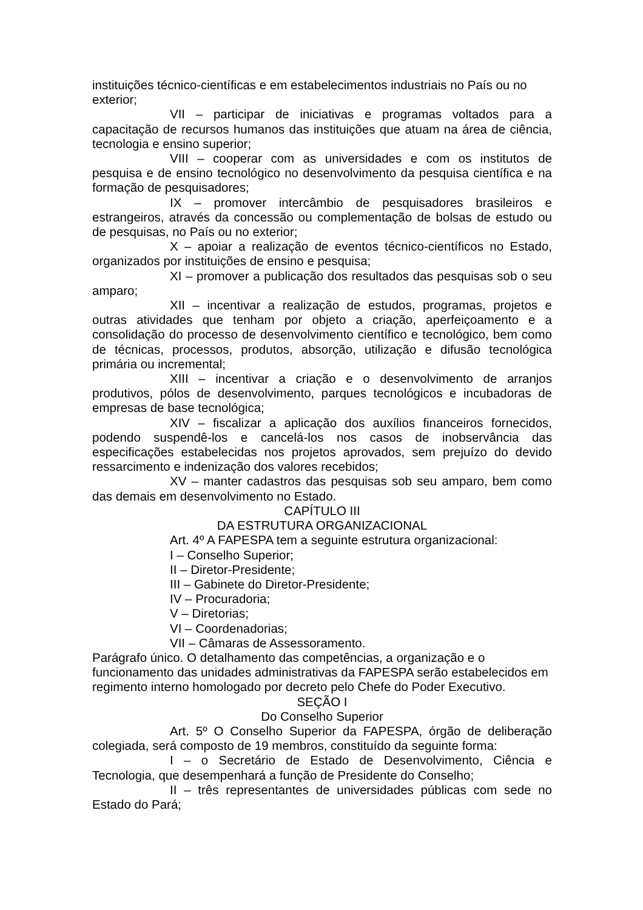instituições técnico-científicas e em estabelecimentos industriais no País ou no exterior;
VII – participar de iniciativas e programas voltados para a capacitação de recursos humanos das instituições que atuam na área de ciência, tecnologia e ensino superior;
VIII – cooperar com as universidades e com os institutos de pesquisa e de ensino tecnológico no desenvolvimento da pesquisa científica e na formação de pesquisadores;
IX – promover intercâmbio de pesquisadores brasileiros e estrangeiros, através da concessão ou complementação de bolsas de estudo ou de pesquisas, no País ou no exterior;
X – apoiar a realização de eventos técnico-científicos no Estado, organizados por instituições de ensino e pesquisa;
XI – promover a publicação dos resultados das pesquisas sob o seu amparo;
XII – incentivar a realização de estudos, programas, projetos e outras atividades que tenham por objeto a criação, aperfeiçoamento e a consolidação do processo de desenvolvimento científico e tecnológico, bem como de técnicas, processos, produtos, absorção, utilização e difusão tecnológica primária ou incremental;
XIII – incentivar a criação e o desenvolvimento de arranjos produtivos, pólos de desenvolvimento, parques tecnológicos e incubadoras de empresas de base tecnológica;
XIV – fiscalizar a aplicação dos auxílios financeiros fornecidos, podendo suspendê-los e cancelá-los nos casos de inobservância das especificações estabelecidas nos projetos aprovados, sem prejuízo do devido ressarcimento e indenização dos valores recebidos;
XV – manter cadastros das pesquisas sob seu amparo, bem como das demais em desenvolvimento no Estado.
CAPÍTULO III
DA ESTRUTURA ORGANIZACIONAL
Art. 4º A FAPESPA tem a seguinte estrutura organizacional:
I – Conselho Superior;
II – Diretor-Presidente;
III – Gabinete do Diretor-Presidente;
IV – Procuradoria;
V – Diretorias;
VI – Coordenadorias;
VII – Câmaras de Assessoramento.
Parágrafo único. O detalhamento das competências, a organização e o funcionamento das unidades administrativas da FAPESPA serão estabelecidos em regimento interno homologado por decreto pelo Chefe do Poder Executivo.
SEÇÃO I
Do Conselho Superior
Art. 5º O Conselho Superior da FAPESPA, órgão de deliberação colegiada, será composto de 19 membros, constituído da seguinte forma:
I – o Secretário de Estado de Desenvolvimento, Ciência e Tecnologia, que desempenhará a função de Presidente do Conselho;
II – três representantes de universidades públicas com sede no Estado do Pará;